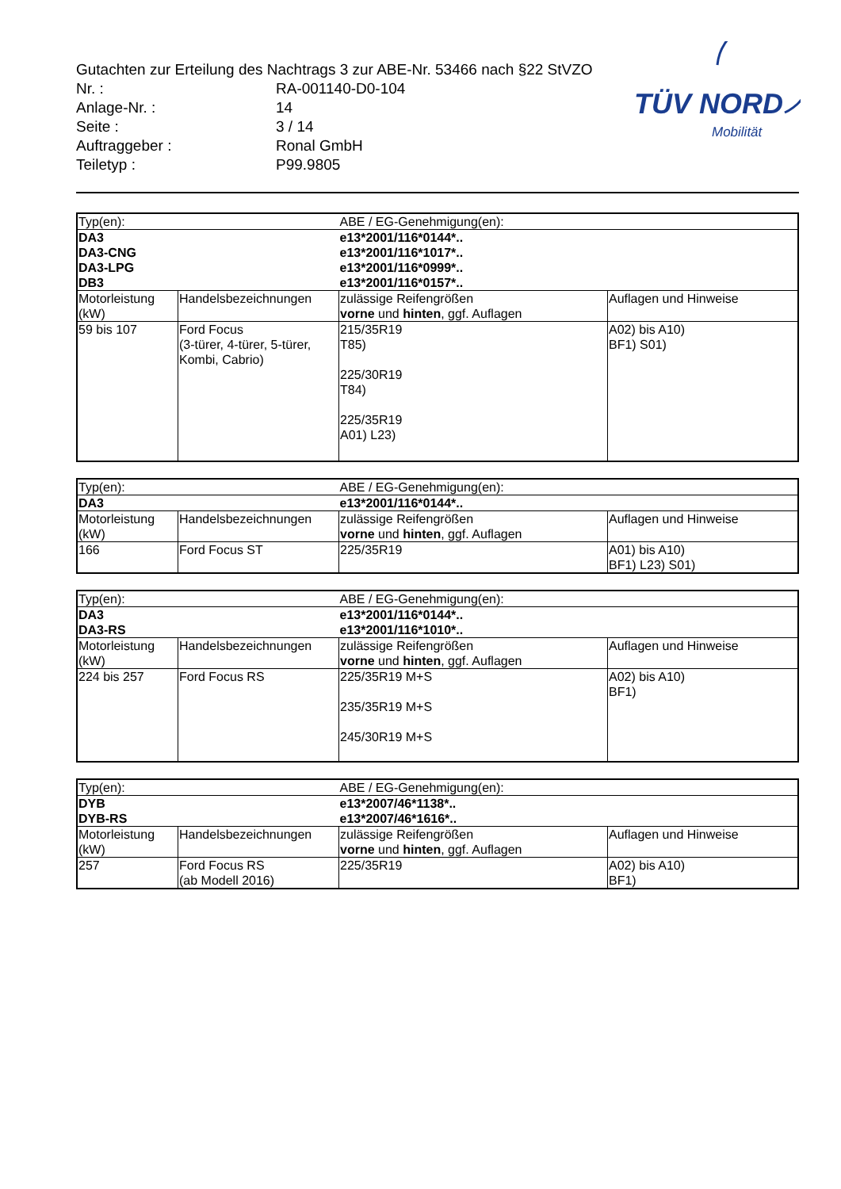Gutachten zur Erteilung des Nachtrags 3 zur ABE-Nr. 53466 nach §22 StVZO
| Nr. : | RA-001140-D0-104 |
| Anlage-Nr. : | 14 |
| Seite : | 3 / 14 |
| Auftraggeber : | Ronal GmbH |
| Teiletyp : | P99.9805 |
TÜV NORD
Mobilität
| Typ(en): | | ABE / EG-Genehmigung(en): | |
| DA3 DA3-CNG DA3-LPG DB3 | | e13*2001/116*0144*.. e13*2001/116*1017*.. e13*2001/116*0999*.. e13*2001/116*0157*.. | |
| Motorleistung (kW) | Handelsbezeichnungen | zulässige Reifengrößen vorne und hinten , ggf. Auflagen | Auflagen und Hinweise |
| 59 bis 107 | Ford Focus (3-türer, 4-türer, 5-türer, Kombi, Cabrio) | 215/35R19 T85) 225/30R19 T84) 225/35R19 A01) L23) | A02) bis A10) BF1) S01) |
| Typ(en): | | ABE / EG-Genehmigung(en): | |
| DA3 | | e13*2001/116*0144*.. | |
| Motorleistung (kW) | Handelsbezeichnungen | zulässige Reifengrößen vorne und hinten , ggf. Auflagen | Auflagen und Hinweise |
| 166 | Ford Focus ST | 225/35R19 | A01) bis A10) BF1) L23) S01) |
| Typ(en): | | ABE / EG-Genehmigung(en): | |
| DA3 DA3-RS | | e13*2001/116*0144*.. e13*2001/116*1010*.. | |
| Motorleistung (kW) | Handelsbezeichnungen | zulässige Reifengrößen vorne und hinten , ggf. Auflagen | Auflagen und Hinweise |
| 224 bis 257 | Ford Focus RS | 225/35R19 M+S 235/35R19 M+S 245/30R19 M+S | A02) bis A10) BF1) |
| Typ(en): | | ABE / EG-Genehmigung(en): | |
| DYB DYB-RS | | e13*2007/46*1138*.. e13*2007/46*1616*.. | |
| Motorleistung (kW) | Handelsbezeichnungen | zulässige Reifengrößen vorne und hinten , ggf. Auflagen | Auflagen und Hinweise |
| 257 | Ford Focus RS (ab Modell 2016) | 225/35R19 | A02) bis A10) BF1) |